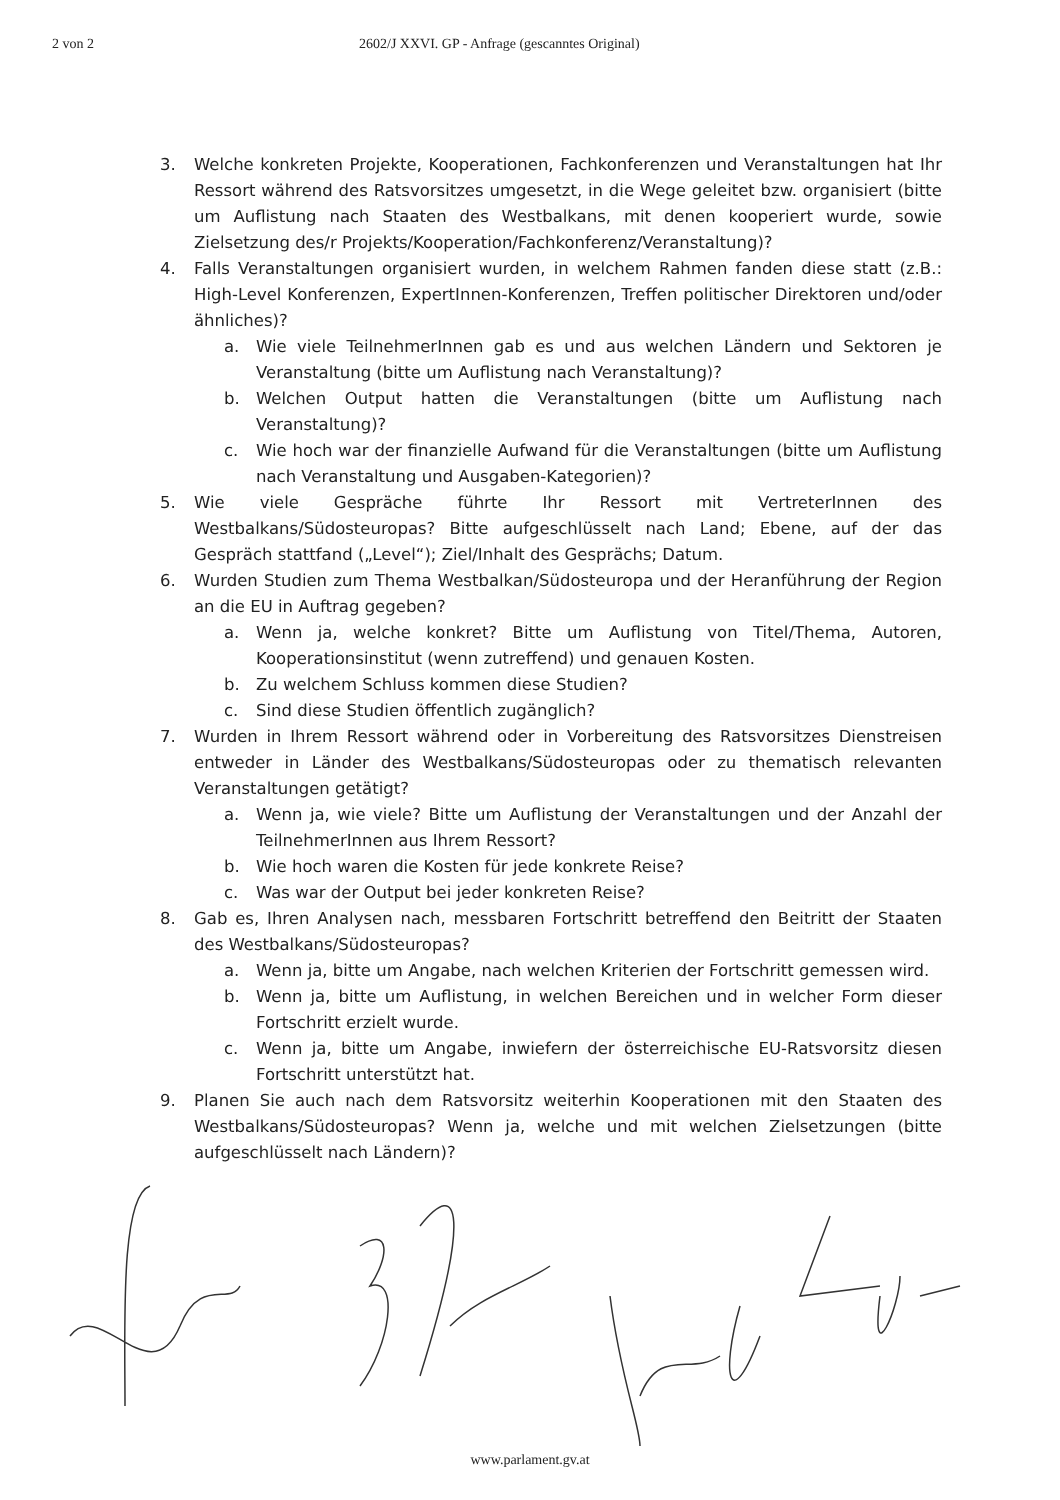2 von 2 2602/J XXVI. GP - Anfrage (gescanntes Original)
3. Welche konkreten Projekte, Kooperationen, Fachkonferenzen und Veranstaltungen hat Ihr Ressort während des Ratsvorsitzes umgesetzt, in die Wege geleitet bzw. organisiert (bitte um Auflistung nach Staaten des Westbalkans, mit denen kooperiert wurde, sowie Zielsetzung des/r Projekts/Kooperation/Fachkonferenz/Veranstaltung)?
4. Falls Veranstaltungen organisiert wurden, in welchem Rahmen fanden diese statt (z.B.: High-Level Konferenzen, ExpertInnen-Konferenzen, Treffen politischer Direktoren und/oder ähnliches)?
a. Wie viele TeilnehmerInnen gab es und aus welchen Ländern und Sektoren je Veranstaltung (bitte um Auflistung nach Veranstaltung)?
b. Welchen Output hatten die Veranstaltungen (bitte um Auflistung nach Veranstaltung)?
c. Wie hoch war der finanzielle Aufwand für die Veranstaltungen (bitte um Auflistung nach Veranstaltung und Ausgaben-Kategorien)?
5. Wie viele Gespräche führte Ihr Ressort mit VertreterInnen des Westbalkans/Südosteuropas? Bitte aufgeschlüsselt nach Land; Ebene, auf der das Gespräch stattfand („Level“); Ziel/Inhalt des Gesprächs; Datum.
6. Wurden Studien zum Thema Westbalkan/Südosteuropa und der Heranführung der Region an die EU in Auftrag gegeben?
a. Wenn ja, welche konkret? Bitte um Auflistung von Titel/Thema, Autoren, Kooperationsinstitut (wenn zutreffend) und genauen Kosten.
b. Zu welchem Schluss kommen diese Studien?
c. Sind diese Studien öffentlich zugänglich?
7. Wurden in Ihrem Ressort während oder in Vorbereitung des Ratsvorsitzes Dienstreisen entweder in Länder des Westbalkans/Südosteuropas oder zu thematisch relevanten Veranstaltungen getätigt?
a. Wenn ja, wie viele? Bitte um Auflistung der Veranstaltungen und der Anzahl der TeilnehmerInnen aus Ihrem Ressort?
b. Wie hoch waren die Kosten für jede konkrete Reise?
c. Was war der Output bei jeder konkreten Reise?
8. Gab es, Ihren Analysen nach, messbaren Fortschritt betreffend den Beitritt der Staaten des Westbalkans/Südosteuropas?
a. Wenn ja, bitte um Angabe, nach welchen Kriterien der Fortschritt gemessen wird.
b. Wenn ja, bitte um Auflistung, in welchen Bereichen und in welcher Form dieser Fortschritt erzielt wurde.
c. Wenn ja, bitte um Angabe, inwiefern der österreichische EU-Ratsvorsitz diesen Fortschritt unterstützt hat.
9. Planen Sie auch nach dem Ratsvorsitz weiterhin Kooperationen mit den Staaten des Westbalkans/Südosteuropas? Wenn ja, welche und mit welchen Zielsetzungen (bitte aufgeschlüsselt nach Ländern)?
www.parlament.gv.at